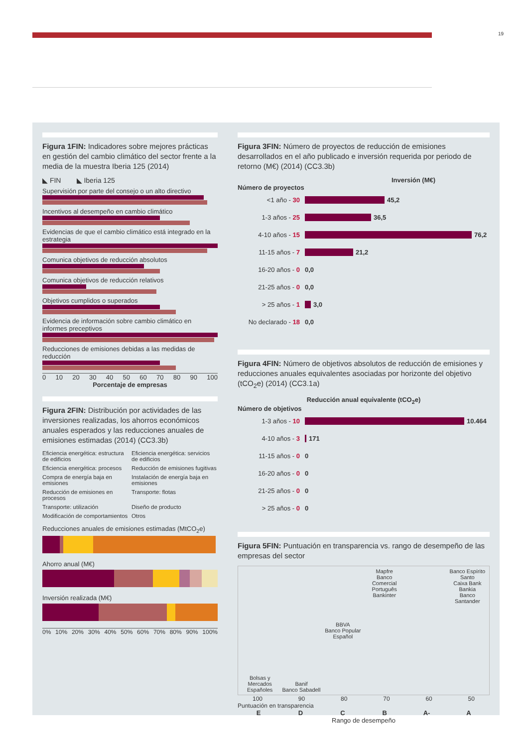19
Figura 1FIN: Indicadores sobre mejores prácticas en gestión del cambio climático del sector frente a la media de la muestra Iberia 125 (2014)
◣ FIN ◣ Iberia 125
Supervisión por parte del consejo o un alto directivo
Incentivos al desempeño en cambio climático
Evidencias de que el cambio climático está integrado en la estrategia
Comunica objetivos de reducción absolutos
Comunica objetivos de reducción relativos
Objetivos cumplidos o superados
Evidencia de información sobre cambio climático en informes preceptivos
Reducciones de emisiones debidas a las medidas de reducción
0 10 20 30 40 50 60 70 80 90 100
Porcentaje de empresas
Figura 2FIN: Distribución por actividades de las inversiones realizadas, los ahorros económicos anuales esperados y las reducciones anuales de emisiones estimadas (2014) (CC3.3b)
Eficiencia energética: estructura de edificios Eficiencia energética: servicios de edificios Eficiencia energética: procesos Reducción de emisiones fugitivas Compra de energía baja en emisiones Instalación de energía baja en emisiones Reducción de emisiones en procesos Transporte: flotas Transporte: utilización Diseño de producto Modificación de comportamientos Otros
Reducciones anuales de emisiones estimadas (MtCO<sub>2</sub>e)
Ahorro anual (M€)
Inversión realizada (M€)
0% 10% 20% 30% 40% 50% 60% 70% 80% 90% 100%
Figura 3FIN: Número de proyectos de reducción de emisiones desarrollados en el año publicado e inversión requerida por periodo de retorno (M€) (2014) (CC3.3b)
Inversión (M€)
Número de proyectos
<1 año - 30 45,2
1-3 años - 25 36,5
4-10 años - 15 76,2
11-15 años - 7 21,2
16-20 años - 0 0,0
21-25 años - 0 0,0
> 25 años - 1 3,0
No declarado - 18 0,0
Figura 4FIN: Número de objetivos absolutos de reducción de emisiones y reducciones anuales equivalentes asociadas por horizonte del objetivo (tCO<sub>2</sub>e) (2014) (CC3.1a)
Reducción anual equivalente (tCO<sub>2</sub>e)
Número de objetivos
1-3 años - 10 10.464
4-10 años - 3 171
11-15 años - 0 0
16-20 años - 0 0
21-25 años - 0 0
> 25 años - 0 0
Figura 5FIN: Puntuación en transparencia vs. rango de desempeño de las empresas del sector
Bolsas y Mercados Españoles
Banif
Banco Sabadell
BBVA
Banco Popular Español
Mapfre
Banco Comercial Português
Bankinter
Banco Espírito Santo
Caixa Bank
Bankia
Banco Santander
100 90 80 70 60 50
Puntuación en transparencia
EDCB A- A
Rango de desempeño